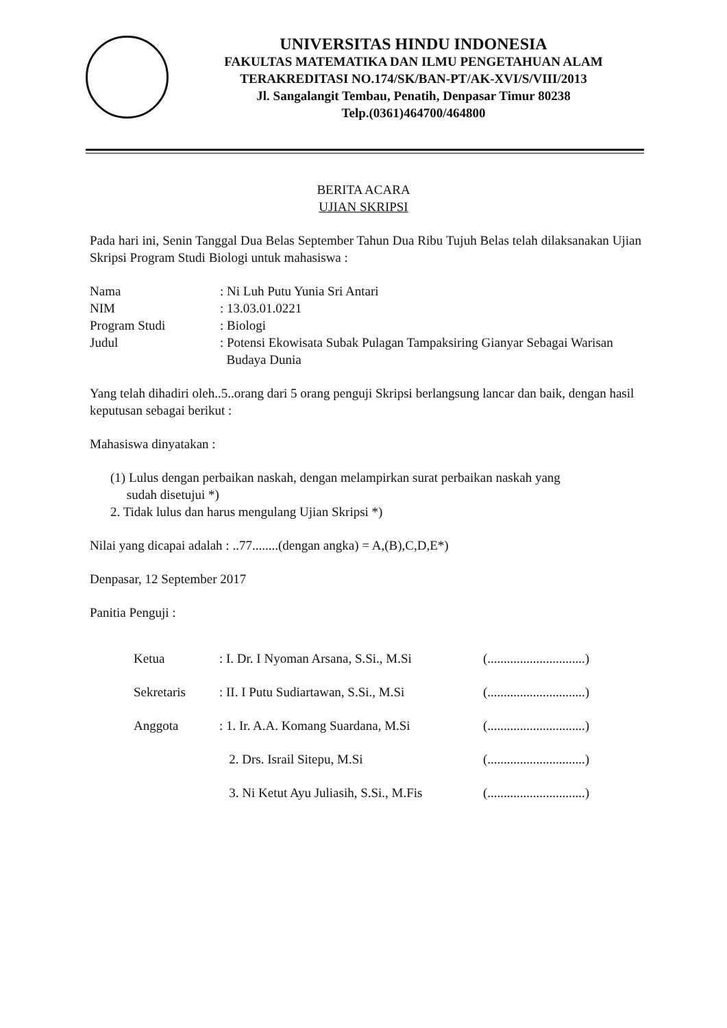UNIVERSITAS HINDU INDONESIA
FAKULTAS MATEMATIKA DAN ILMU PENGETAHUAN ALAM
TERAKREDITASI NO.174/SK/BAN-PT/AK-XVI/S/VIII/2013
Jl. Sangalangit Tembau, Penatih, Denpasar Timur 80238
Telp.(0361)464700/464800
BERITA ACARA
UJIAN SKRIPSI
Pada hari ini, Senin Tanggal Dua Belas September Tahun Dua Ribu Tujuh Belas telah dilaksanakan Ujian Skripsi Program Studi Biologi untuk mahasiswa :
| Nama | : Ni Luh Putu Yunia Sri Antari |
| NIM | : 13.03.01.0221 |
| Program Studi | : Biologi |
| Judul | : Potensi Ekowisata Subak Pulagan Tampaksiring Gianyar Sebagai Warisan Budaya Dunia |
Yang telah dihadiri oleh..5..orang dari 5 orang penguji Skripsi berlangsung lancar dan baik, dengan hasil keputusan sebagai berikut :
Mahasiswa dinyatakan :
(1) Lulus dengan perbaikan naskah, dengan melampirkan surat perbaikan naskah yang
sudah disetujui *)
2. Tidak lulus dan harus mengulang Ujian Skripsi *)
Nilai yang dicapai adalah : ..77........(dengan angka) = A,(B),C,D,E*)
Denpasar, 12 September 2017
Panitia Penguji :
| Ketua | : I. Dr. I Nyoman Arsana, S.Si., M.Si | (..............................) |
| Sekretaris | : II. I Putu Sudiartawan, S.Si., M.Si | (..............................) |
| Anggota | : 1. Ir. A.A. Komang Suardana, M.Si | (..............................) |
| | 2. Drs. Israil Sitepu, M.Si | (..............................) |
| | 3. Ni Ketut Ayu Juliasih, S.Si., M.Fis | (..............................) |